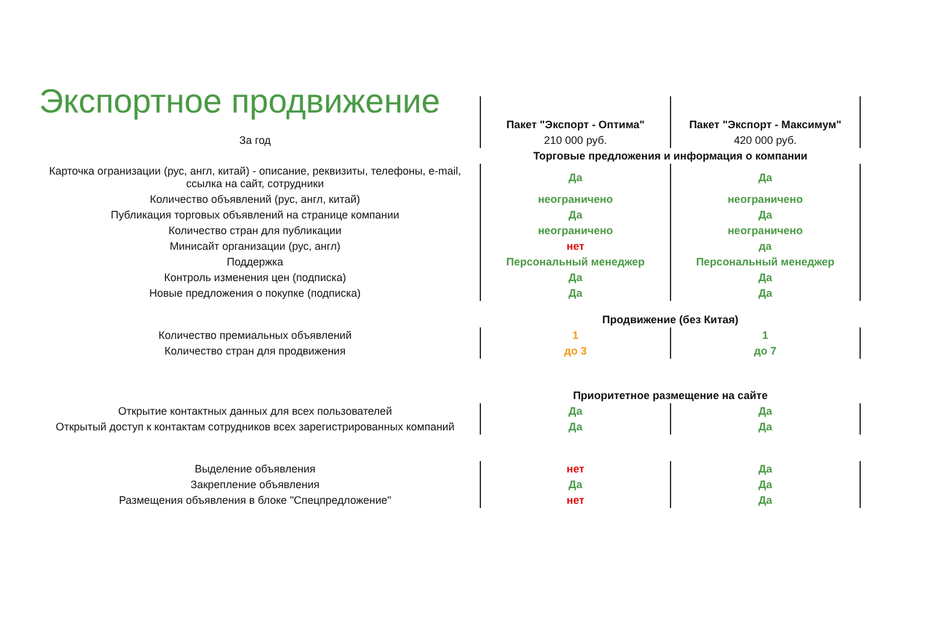Экспортное продвижение
| | Пакет "Экспорт - Оптима" | Пакет "Экспорт - Максимум" |
| За год | 210 000 руб. | 420 000 руб. |
| | Торговые предложения и информация о компании | |
| Карточка огранизации (рус, англ, китай) - описание, реквизиты, телефоны, e-mail, ссылка на сайт, сотрудники | Да | Да |
| Количество объявлений (рус, англ, китай) | неограничено | неограничено |
| Публикация торговых объявлений на странице компании | Да | Да |
| Количество стран для публикации | неограничено | неограничено |
| Минисайт организации (рус, англ) | нет | да |
| Поддержка | Персональный менеджер | Персональный менеджер |
| Контроль изменения цен (подписка) | Да | Да |
| Новые предложения о покупке (подписка) | Да | Да |
| | Продвижение (без Китая) | |
| Количество премиальных объявлений | 1 | 1 |
| Количество стран для продвижения | до 3 | до 7 |
| | Приоритетное размещение на сайте | |
| Открытие контактных данных для всех пользователей | Да | Да |
| Открытый доступ к контактам сотрудников всех зарегистрированных компаний | Да | Да |
| Выделение объявления | нет | Да |
| Закрепление объявления | Да | Да |
| Размещения объявления в блоке "Спецпредложение" | нет | Да |